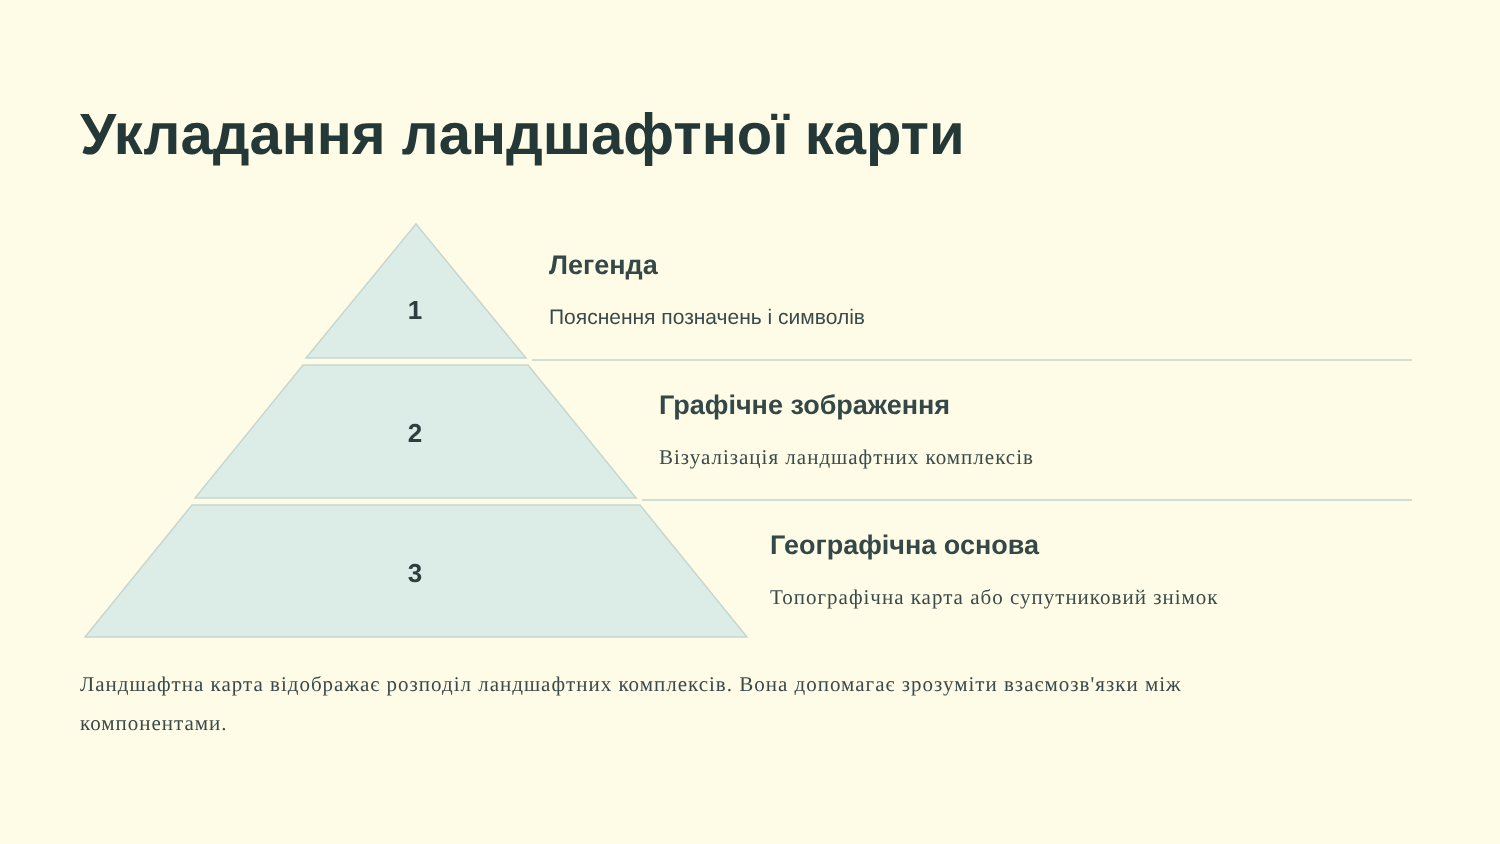Укладання ландшафтної карти
1
2
3
Легенда
Пояснення позначень і символів
Графічне зображення
Візуалізація ландшафтних комплексів
Географічна основа
Топографічна карта або супутниковий знімок
Ландшафтна карта відображає розподіл ландшафтних комплексів. Вона допомагає зрозуміти взаємозв'язки між компонентами.